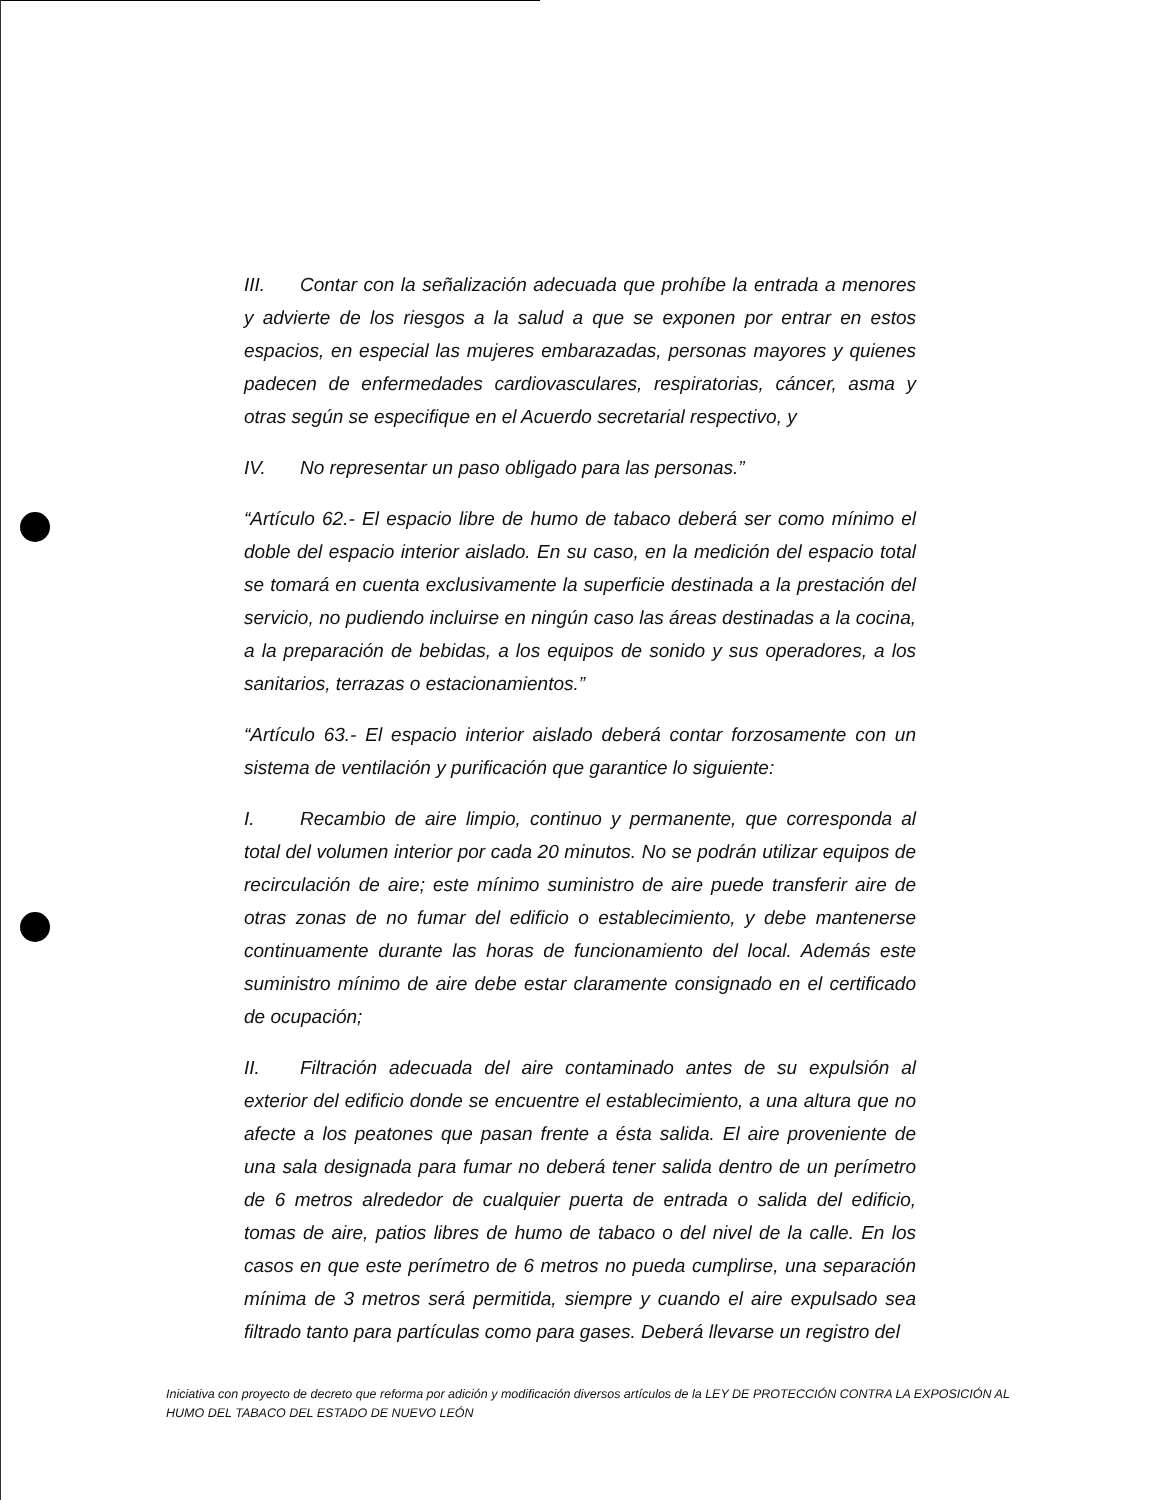III. Contar con la señalización adecuada que prohíbe la entrada a menores y advierte de los riesgos a la salud a que se exponen por entrar en estos espacios, en especial las mujeres embarazadas, personas mayores y quienes padecen de enfermedades cardiovasculares, respiratorias, cáncer, asma y otras según se especifique en el Acuerdo secretarial respectivo, y
IV. No representar un paso obligado para las personas.”
“Artículo 62.- El espacio libre de humo de tabaco deberá ser como mínimo el doble del espacio interior aislado. En su caso, en la medición del espacio total se tomará en cuenta exclusivamente la superficie destinada a la prestación del servicio, no pudiendo incluirse en ningún caso las áreas destinadas a la cocina, a la preparación de bebidas, a los equipos de sonido y sus operadores, a los sanitarios, terrazas o estacionamientos.”
“Artículo 63.- El espacio interior aislado deberá contar forzosamente con un sistema de ventilación y purificación que garantice lo siguiente:
I. Recambio de aire limpio, continuo y permanente, que corresponda al total del volumen interior por cada 20 minutos. No se podrán utilizar equipos de recirculación de aire; este mínimo suministro de aire puede transferir aire de otras zonas de no fumar del edificio o establecimiento, y debe mantenerse continuamente durante las horas de funcionamiento del local. Además este suministro mínimo de aire debe estar claramente consignado en el certificado de ocupación;
II. Filtración adecuada del aire contaminado antes de su expulsión al exterior del edificio donde se encuentre el establecimiento, a una altura que no afecte a los peatones que pasan frente a ésta salida. El aire proveniente de una sala designada para fumar no deberá tener salida dentro de un perímetro de 6 metros alrededor de cualquier puerta de entrada o salida del edificio, tomas de aire, patios libres de humo de tabaco o del nivel de la calle. En los casos en que este perímetro de 6 metros no pueda cumplirse, una separación mínima de 3 metros será permitida, siempre y cuando el aire expulsado sea filtrado tanto para partículas como para gases. Deberá llevarse un registro del
Iniciativa con proyecto de decreto que reforma por adición y modificación diversos artículos de la LEY DE PROTECCIÓN CONTRA LA EXPOSICIÓN AL HUMO DEL TABACO DEL ESTADO DE NUEVO LEÓN